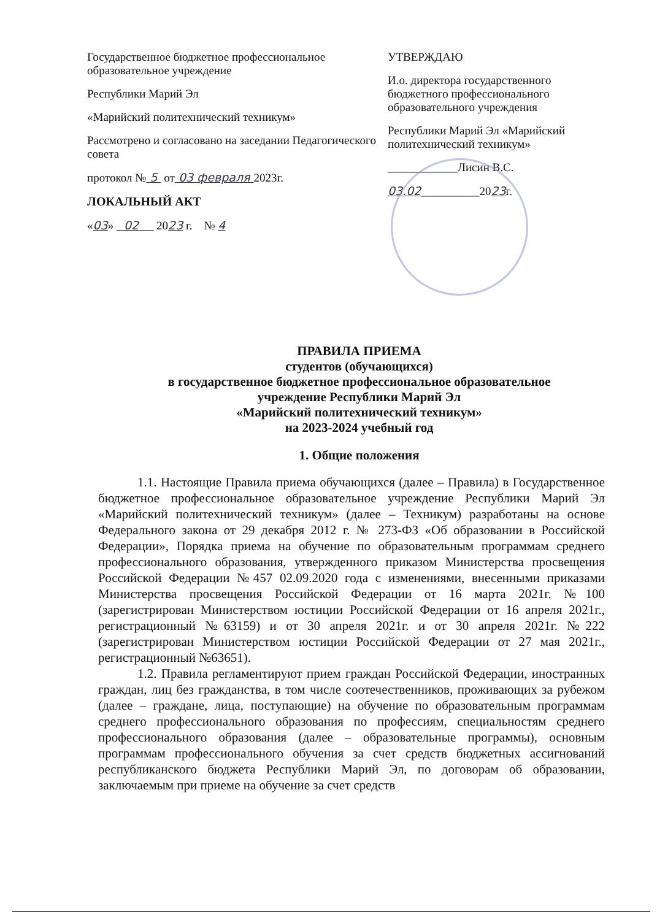Государственное бюджетное профессиональное образовательное учреждение
Республики Марий Эл
«Марийский политехнический техникум»
Рассмотрено и согласовано на заседании Педагогического совета
протокол № 5 от 03 февраля 2023г.
ЛОКАЛЬНЫЙ АКТ
«03» 02 2023 г. № 4
УТВЕРЖДАЮ
И.о. директора государственного бюджетного профессионального образовательного учреждения
Республики Марий Эл «Марийский политехнический техникум»
____________Лисин В.С.
03.02__________2023г.
ПРАВИЛА ПРИЕМА
студентов (обучающихся)
в государственное бюджетное профессиональное образовательное
учреждение Республики Марий Эл
«Марийский политехнический техникум»
на 2023-2024 учебный год
1. Общие положения
1.1. Настоящие Правила приема обучающихся (далее – Правила) в Государственное бюджетное профессиональное образовательное учреждение Республики Марий Эл «Марийский политехнический техникум» (далее – Техникум) разработаны на основе Федерального закона от 29 декабря 2012 г. № 273-ФЗ «Об образовании в Российской Федерации», Порядка приема на обучение по образовательным программам среднего профессионального образования, утвержденного приказом Министерства просвещения Российской Федерации №457 02.09.2020 года с изменениями, внесенными приказами Министерства просвещения Российской Федерации от 16 марта 2021г. №100 (зарегистрирован Министерством юстиции Российской Федерации от 16 апреля 2021г., регистрационный №63159) и от 30 апреля 2021г. и от 30 апреля 2021г. №222 (зарегистрирован Министерством юстиции Российской Федерации от 27 мая 2021г., регистрационный №63651).
1.2. Правила регламентируют прием граждан Российской Федерации, иностранных граждан, лиц без гражданства, в том числе соотечественников, проживающих за рубежом (далее – граждане, лица, поступающие) на обучение по образовательным программам среднего профессионального образования по профессиям, специальностям среднего профессионального образования (далее – образовательные программы), основным программам профессионального обучения за счет средств бюджетных ассигнований республиканского бюджета Республики Марий Эл, по договорам об образовании, заключаемым при приеме на обучение за счет средств